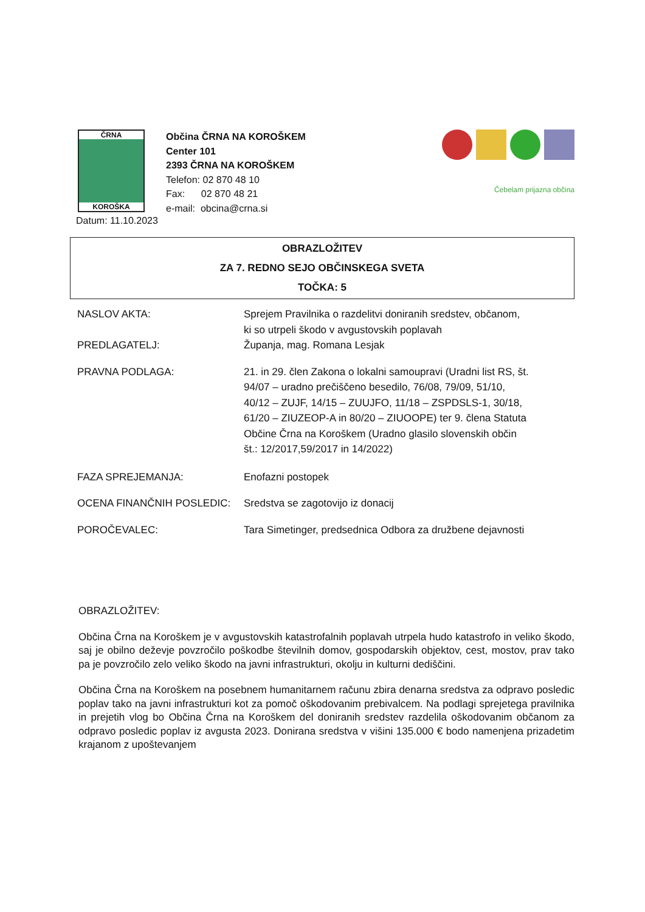ČRNA
KOROŠKA
Občina ČRNA NA KOROŠKEM
Center 101
2393 ČRNA NA KOROŠKEM
Telefon: 02 870 48 10
Fax: 02 870 48 21
e-mail: obcina@crna.si
Čebelam prijazna občina
Datum: 11.10.2023
OBRAZLOŽITEV
ZA 7. REDNO SEJO OBČINSKEGA SVETA
TOČKA: 5
NASLOV AKTA: Sprejem Pravilnika o razdelitvi doniranih sredstev, občanom, ki so utrpeli škodo v avgustovskih poplavah
PREDLAGATELJ: Županja, mag. Romana Lesjak
PRAVNA PODLAGA: 21. in 29. člen Zakona o lokalni samoupravi (Uradni list RS, št. 94/07 – uradno prečiščeno besedilo, 76/08, 79/09, 51/10, 40/12 – ZUJF, 14/15 – ZUUJFO, 11/18 – ZSPDSLS-1, 30/18, 61/20 – ZIUZEOP-A in 80/20 – ZIUOOPE) ter 9. člena Statuta Občine Črna na Koroškem (Uradno glasilo slovenskih občin št.: 12/2017,59/2017 in 14/2022)
FAZA SPREJEMANJA: Enofazni postopek
OCENA FINANČNIH POSLEDIC: Sredstva se zagotovijo iz donacij
POROČEVALEC: Tara Simetinger, predsednica Odbora za družbene dejavnosti
OBRAZLOŽITEV:
Občina Črna na Koroškem je v avgustovskih katastrofalnih poplavah utrpela hudo katastrofo in veliko škodo, saj je obilno deževje povzročilo poškodbe številnih domov, gospodarskih objektov, cest, mostov, prav tako pa je povzročilo zelo veliko škodo na javni infrastrukturi, okolju in kulturni dediščini.
Občina Črna na Koroškem na posebnem humanitarnem računu zbira denarna sredstva za odpravo posledic poplav tako na javni infrastrukturi kot za pomoč oškodovanim prebivalcem. Na podlagi sprejetega pravilnika in prejetih vlog bo Občina Črna na Koroškem del doniranih sredstev razdelila oškodovanim občanom za odpravo posledic poplav iz avgusta 2023. Donirana sredstva v višini 135.000 € bodo namenjena prizadetim krajanom z upoštevanjem